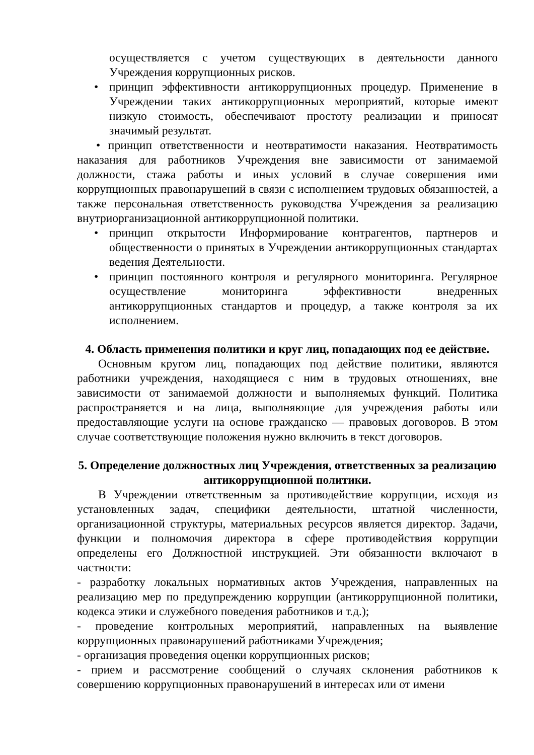осуществляется с учетом существующих в деятельности данного Учреждения коррупционных рисков.
• принцип эффективности антикоррупционных процедур. Применение в Учреждении таких антикоррупционных мероприятий, которые имеют низкую стоимость, обеспечивают простоту реализации и приносят значимый результат.
• принцип ответственности и неотвратимости наказания. Неотвратимость наказания для работников Учреждения вне зависимости от занимаемой должности, стажа работы и иных условий в случае совершения ими коррупционных правонарушений в связи с исполнением трудовых обязанностей, а также персональная ответственность руководства Учреждения за реализацию внутриорганизационной антикоррупционной политики.
• принцип открытости Информирование контрагентов, партнеров и общественности о принятых в Учреждении антикоррупционных стандартах ведения Деятельности.
• принцип постоянного контроля и регулярного мониторинга. Регулярное осуществление мониторинга эффективности внедренных антикоррупционных стандартов и процедур, а также контроля за их исполнением.
4. Область применения политики и круг лиц, попадающих под ее действие.
Основным кругом лиц, попадающих под действие политики, являются работники учреждения, находящиеся с ним в трудовых отношениях, вне зависимости от занимаемой должности и выполняемых функций. Политика распространяется и на лица, выполняющие для учреждения работы или предоставляющие услуги на основе гражданско — правовых договоров. В этом случае соответствующие положения нужно включить в текст договоров.
5. Определение должностных лиц Учреждения, ответственных за реализацию антикоррупционной политики.
В Учреждении ответственным за противодействие коррупции, исходя из установленных задач, специфики деятельности, штатной численности, организационной структуры, материальных ресурсов является директор. Задачи, функции и полномочия директора в сфере противодействия коррупции определены его Должностной инструкцией. Эти обязанности включают в частности:
- разработку локальных нормативных актов Учреждения, направленных на реализацию мер по предупреждению коррупции (антикоррупционной политики, кодекса этики и служебного поведения работников и т.д.);
- проведение контрольных мероприятий, направленных на выявление коррупционных правонарушений работниками Учреждения;
- организация проведения оценки коррупционных рисков;
- прием и рассмотрение сообщений о случаях склонения работников к совершению коррупционных правонарушений в интересах или от имени